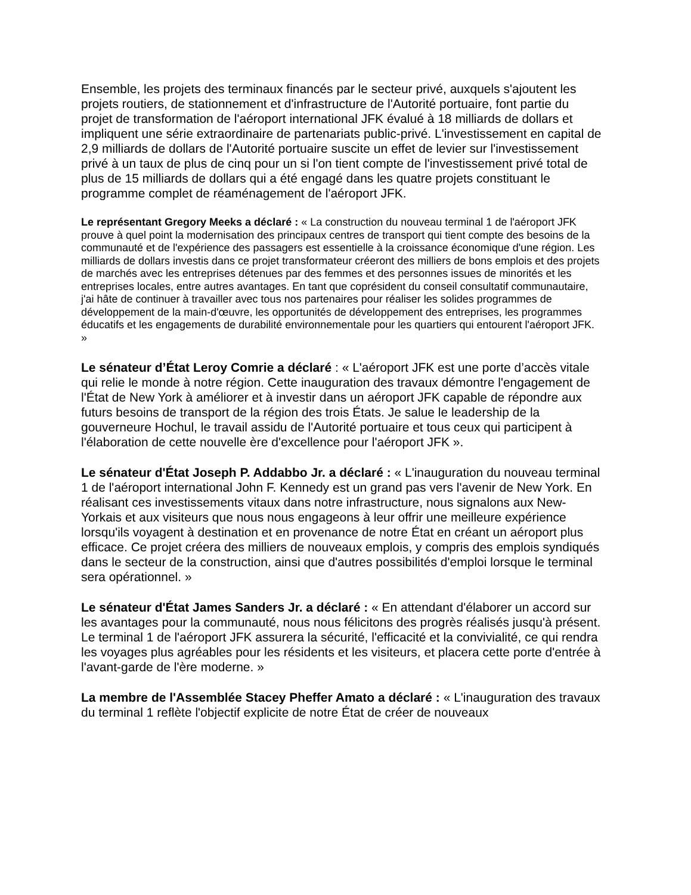Ensemble, les projets des terminaux financés par le secteur privé, auxquels s'ajoutent les projets routiers, de stationnement et d'infrastructure de l'Autorité portuaire, font partie du projet de transformation de l'aéroport international JFK évalué à 18 milliards de dollars et impliquent une série extraordinaire de partenariats public-privé. L'investissement en capital de 2,9 milliards de dollars de l'Autorité portuaire suscite un effet de levier sur l'investissement privé à un taux de plus de cinq pour un si l'on tient compte de l'investissement privé total de plus de 15 milliards de dollars qui a été engagé dans les quatre projets constituant le programme complet de réaménagement de l'aéroport JFK.
Le représentant Gregory Meeks a déclaré : « La construction du nouveau terminal 1 de l'aéroport JFK prouve à quel point la modernisation des principaux centres de transport qui tient compte des besoins de la communauté et de l'expérience des passagers est essentielle à la croissance économique d'une région. Les milliards de dollars investis dans ce projet transformateur créeront des milliers de bons emplois et des projets de marchés avec les entreprises détenues par des femmes et des personnes issues de minorités et les entreprises locales, entre autres avantages. En tant que coprésident du conseil consultatif communautaire, j'ai hâte de continuer à travailler avec tous nos partenaires pour réaliser les solides programmes de développement de la main-d'œuvre, les opportunités de développement des entreprises, les programmes éducatifs et les engagements de durabilité environnementale pour les quartiers qui entourent l'aéroport JFK. »
Le sénateur d’État Leroy Comrie a déclaré : « L'aéroport JFK est une porte d’accès vitale qui relie le monde à notre région. Cette inauguration des travaux démontre l'engagement de l'État de New York à améliorer et à investir dans un aéroport JFK capable de répondre aux futurs besoins de transport de la région des trois États. Je salue le leadership de la gouverneure Hochul, le travail assidu de l'Autorité portuaire et tous ceux qui participent à l'élaboration de cette nouvelle ère d'excellence pour l'aéroport JFK ».
Le sénateur d'État Joseph P. Addabbo Jr. a déclaré : « L'inauguration du nouveau terminal 1 de l'aéroport international John F. Kennedy est un grand pas vers l'avenir de New York. En réalisant ces investissements vitaux dans notre infrastructure, nous signalons aux New-Yorkais et aux visiteurs que nous nous engageons à leur offrir une meilleure expérience lorsqu'ils voyagent à destination et en provenance de notre État en créant un aéroport plus efficace. Ce projet créera des milliers de nouveaux emplois, y compris des emplois syndiqués dans le secteur de la construction, ainsi que d'autres possibilités d'emploi lorsque le terminal sera opérationnel. »
Le sénateur d'État James Sanders Jr. a déclaré : « En attendant d'élaborer un accord sur les avantages pour la communauté, nous nous félicitons des progrès réalisés jusqu'à présent. Le terminal 1 de l'aéroport JFK assurera la sécurité, l'efficacité et la convivialité, ce qui rendra les voyages plus agréables pour les résidents et les visiteurs, et placera cette porte d'entrée à l'avant-garde de l'ère moderne. »
La membre de l'Assemblée Stacey Pheffer Amato a déclaré : « L'inauguration des travaux du terminal 1 reflète l'objectif explicite de notre État de créer de nouveaux